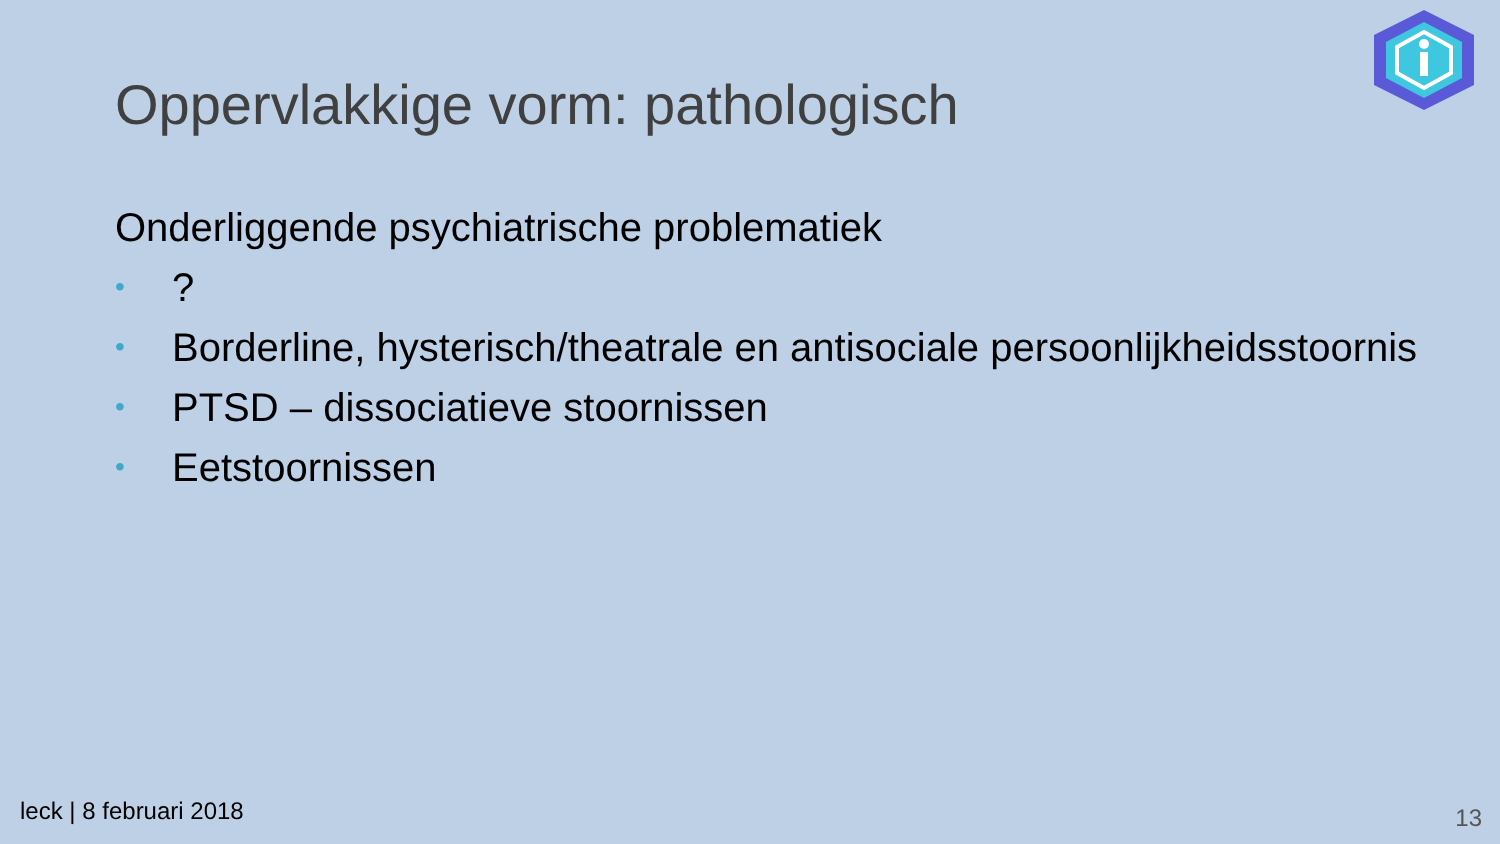Oppervlakkige vorm: pathologisch
Onderliggende psychiatrische problematiek
•?
• Borderline, hysterisch/theatrale en antisociale persoonlijkheidsstoornis
• PTSD – dissociatieve stoornissen
• Eetstoornissen
leck | 8 februari 2018 13